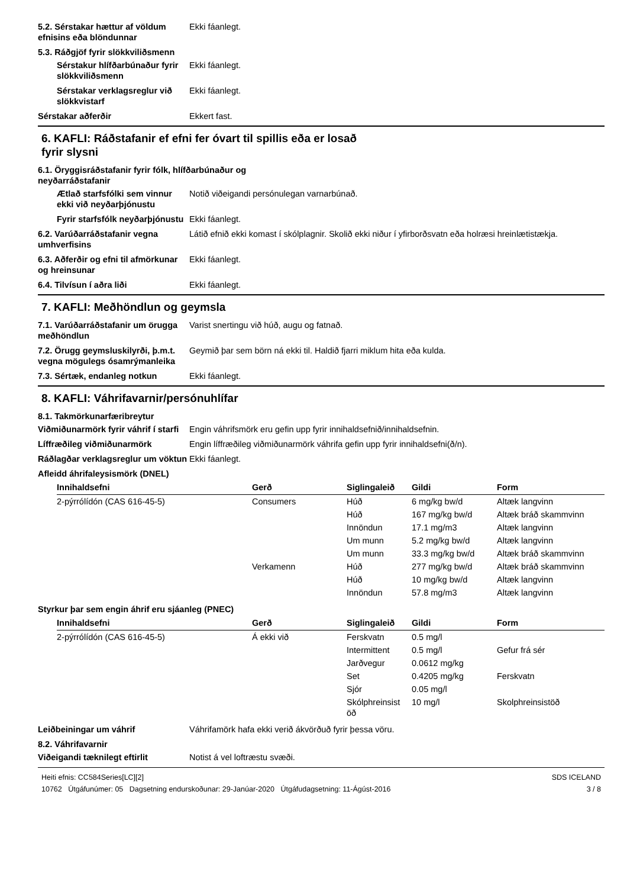5.2. Sérstakar hættur af völdum efnisins eða blöndunnar
Ekki fáanlegt.
5.3. Ráðgjöf fyrir slökkviliðsmenn
Sérstakur hlífðarbúnaður fyrir slökkviliðsmenn
Ekki fáanlegt.
Sérstakar verklagsreglur við slökkvistarf
Ekki fáanlegt.
Sérstakar aðferðir Ekkert fast.
6. KAFLI: Ráðstafanir ef efni fer óvart til spillis eða er losað
fyrir slysni
6.1. Öryggisráðstafanir fyrir fólk, hlífðarbúnaður og
neyðarráðstafanir
Ætlað starfsfólki sem vinnur ekki við neyðarþjónustu
Notið viðeigandi persónulegan varnarbúnað.
Fyrir starfsfólk neyðarþjónustu
Ekki fáanlegt.
6.2. Varúðarráðstafanir vegna umhverfisins
Látið efnið ekki komast í skólplagnir. Skolið ekki niður í yfirborðsvatn eða holræsi hreinlætistækja.
6.3. Aðferðir og efni til afmörkunar og hreinsunar
Ekki fáanlegt.
6.4. Tilvísun í aðra liði Ekki fáanlegt.
7. KAFLI: Meðhöndlun og geymsla
7.1. Varúðarráðstafanir um örugga meðhöndlun
Varist snertingu við húð, augu og fatnað.
7.2. Örugg geymsluskilyrði, þ.m.t. vegna mögulegs ósamrýmanleika
Geymið þar sem börn ná ekki til. Haldið fjarri miklum hita eða kulda.
7.3. Sértæk, endanleg notkun Ekki fáanlegt.
8. KAFLI: Váhrifavarnir/persónuhlífar
8.1. Takmörkunarfæribreytur
Viðmiðunarmörk fyrir váhrif í starfi
Engin váhrifsmörk eru gefin upp fyrir innihaldsefnið/innihaldsefnin.
Líffræðileg viðmiðunarmörk Engin líffræðileg viðmiðunarmörk váhrifa gefin upp fyrir innihaldsefni(ð/n).
Ráðlagðar verklagsreglur um vöktun
Ekki fáanlegt.
Afleidd áhrifaleysismörk (DNEL)
| Innihaldsefni | Gerð | Siglingaleið | Gildi | Form |
| --- | --- | --- | --- | --- |
| 2-pýrrólídón (CAS 616-45-5) | Consumers | Húð | 6 mg/kg bw/d | Altæk langvinn |
| | | Húð | 167 mg/kg bw/d | Altæk bráð skammvinn |
| | | Innöndun | 17.1 mg/m3 | Altæk langvinn |
| | | Um munn | 5.2 mg/kg bw/d | Altæk langvinn |
| | | Um munn | 33.3 mg/kg bw/d | Altæk bráð skammvinn |
| | Verkamenn | Húð | 277 mg/kg bw/d | Altæk bráð skammvinn |
| | | Húð | 10 mg/kg bw/d | Altæk langvinn |
| | | Innöndun | 57.8 mg/m3 | Altæk langvinn |
Styrkur þar sem engin áhrif eru sjáanleg (PNEC)
| Innihaldsefni | Gerð | Siglingaleið | Gildi | Form |
| --- | --- | --- | --- | --- |
| 2-pýrrólídón (CAS 616-45-5) | Á ekki við | Ferskvatn | 0.5 mg/l | |
| | | Intermittent | 0.5 mg/l | Gefur frá sér |
| | | Jarðvegur | 0.0612 mg/kg | |
| | | Set | 0.4205 mg/kg | Ferskvatn |
| | | Sjór | 0.05 mg/l | |
| | | Skólphreinsist öð | 10 mg/l | Skolphreinsistöð |
Leiðbeiningar um váhrif Váhrifamörk hafa ekki verið ákvörðuð fyrir þessa vöru.
8.2. Váhrifavarnir
Viðeigandi tæknilegt eftirlit Notist á vel loftræstu svæði.
Heiti efnis: CC584Series[LC][2]
10762 Útgáfunúmer: 05 Dagsetning endurskoðunar: 29-Janúar-2020 Útgáfudagsetning: 11-Ágúst-2016
SDS ICELAND
3 / 8